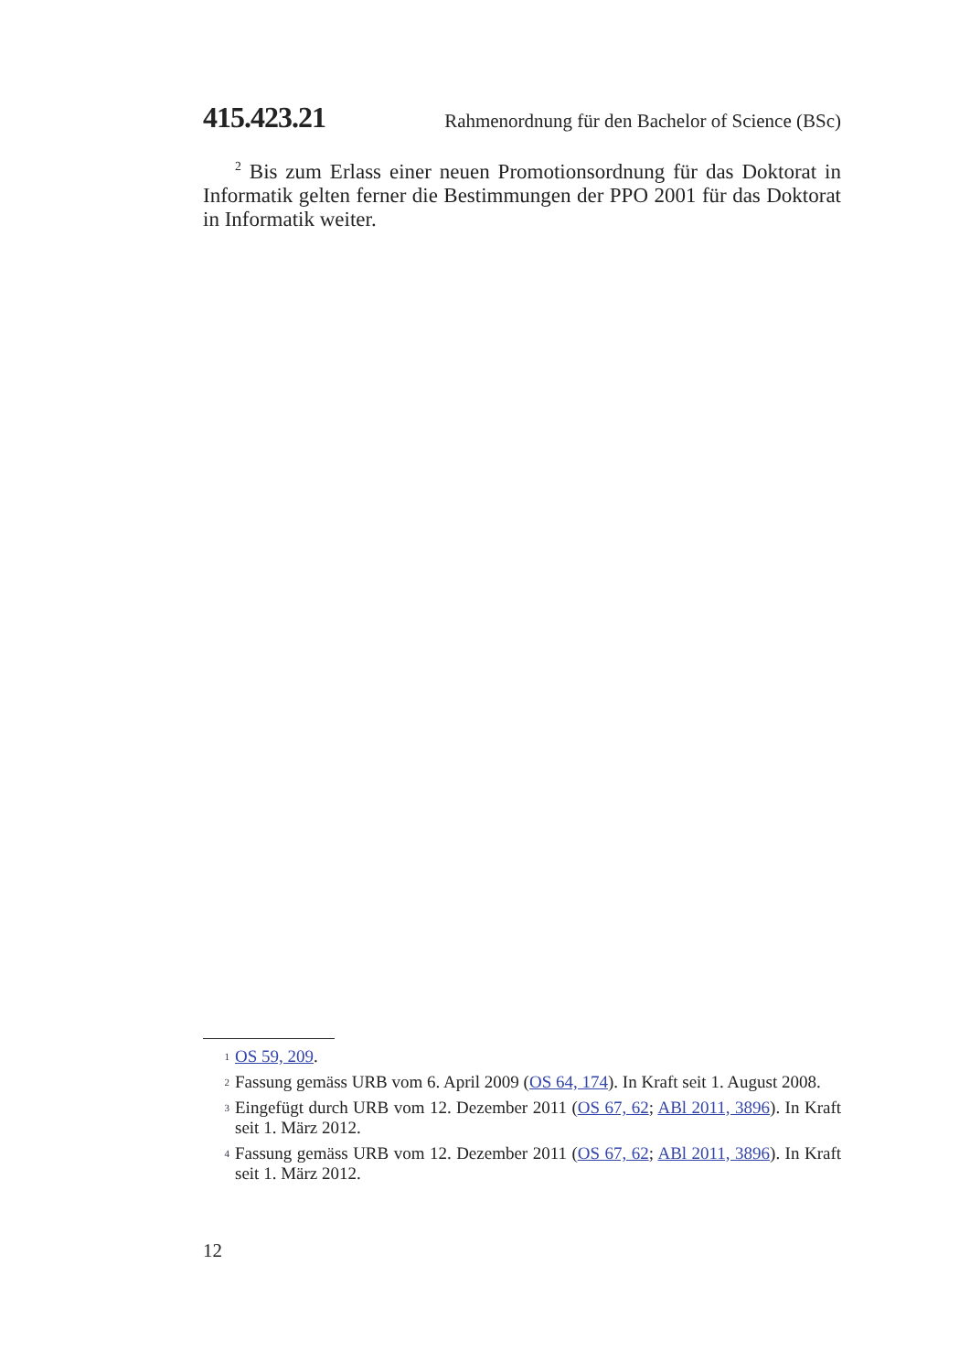415.423.21 Rahmenordnung für den Bachelor of Science (BSc)
<sup>2</sup> Bis zum Erlass einer neuen Promotionsordnung für das Doktorat in Informatik gelten ferner die Bestimmungen der PPO 2001 für das Doktorat in Informatik weiter.
1 OS 59, 209.
2 Fassung gemäss URB vom 6. April 2009 (OS 64, 174). In Kraft seit 1. August 2008.
3 Eingefügt durch URB vom 12. Dezember 2011 (OS 67, 62; ABl 2011, 3896). In Kraft seit 1. März 2012.
4 Fassung gemäss URB vom 12. Dezember 2011 (OS 67, 62; ABl 2011, 3896). In Kraft seit 1. März 2012.
12